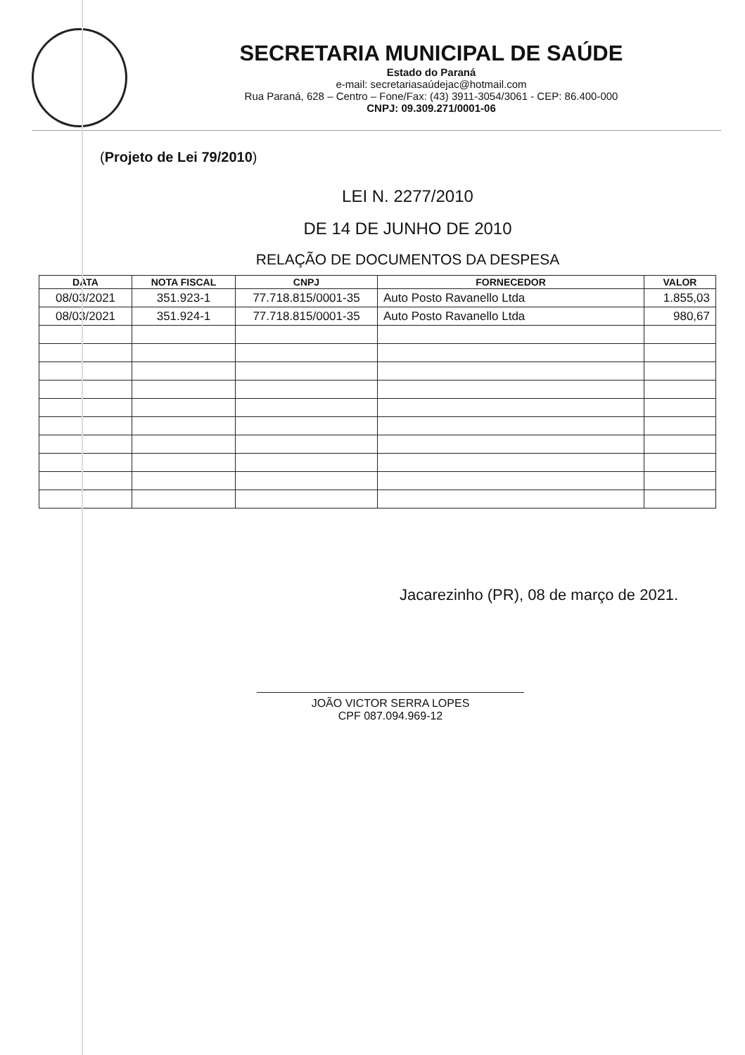SECRETARIA MUNICIPAL DE SAÚDE
Estado do Paraná
e-mail: secretariasaúdejac@hotmail.com
Rua Paraná, 628 – Centro – Fone/Fax: (43) 3911-3054/3061 - CEP: 86.400-000
CNPJ: 09.309.271/0001-06
(Projeto de Lei 79/2010)
LEI N. 2277/2010
DE 14 DE JUNHO DE 2010
RELAÇÃO DE DOCUMENTOS DA DESPESA
| DATA | NOTA FISCAL | CNPJ | FORNECEDOR | VALOR |
| --- | --- | --- | --- | --- |
| 08/03/2021 | 351.923-1 | 77.718.815/0001-35 | Auto Posto Ravanello Ltda | 1.855,03 |
| 08/03/2021 | 351.924-1 | 77.718.815/0001-35 | Auto Posto Ravanello Ltda | 980,67 |
Jacarezinho (PR), 08 de março de 2021.
JOÃO VICTOR SERRA LOPES
CPF 087.094.969-12